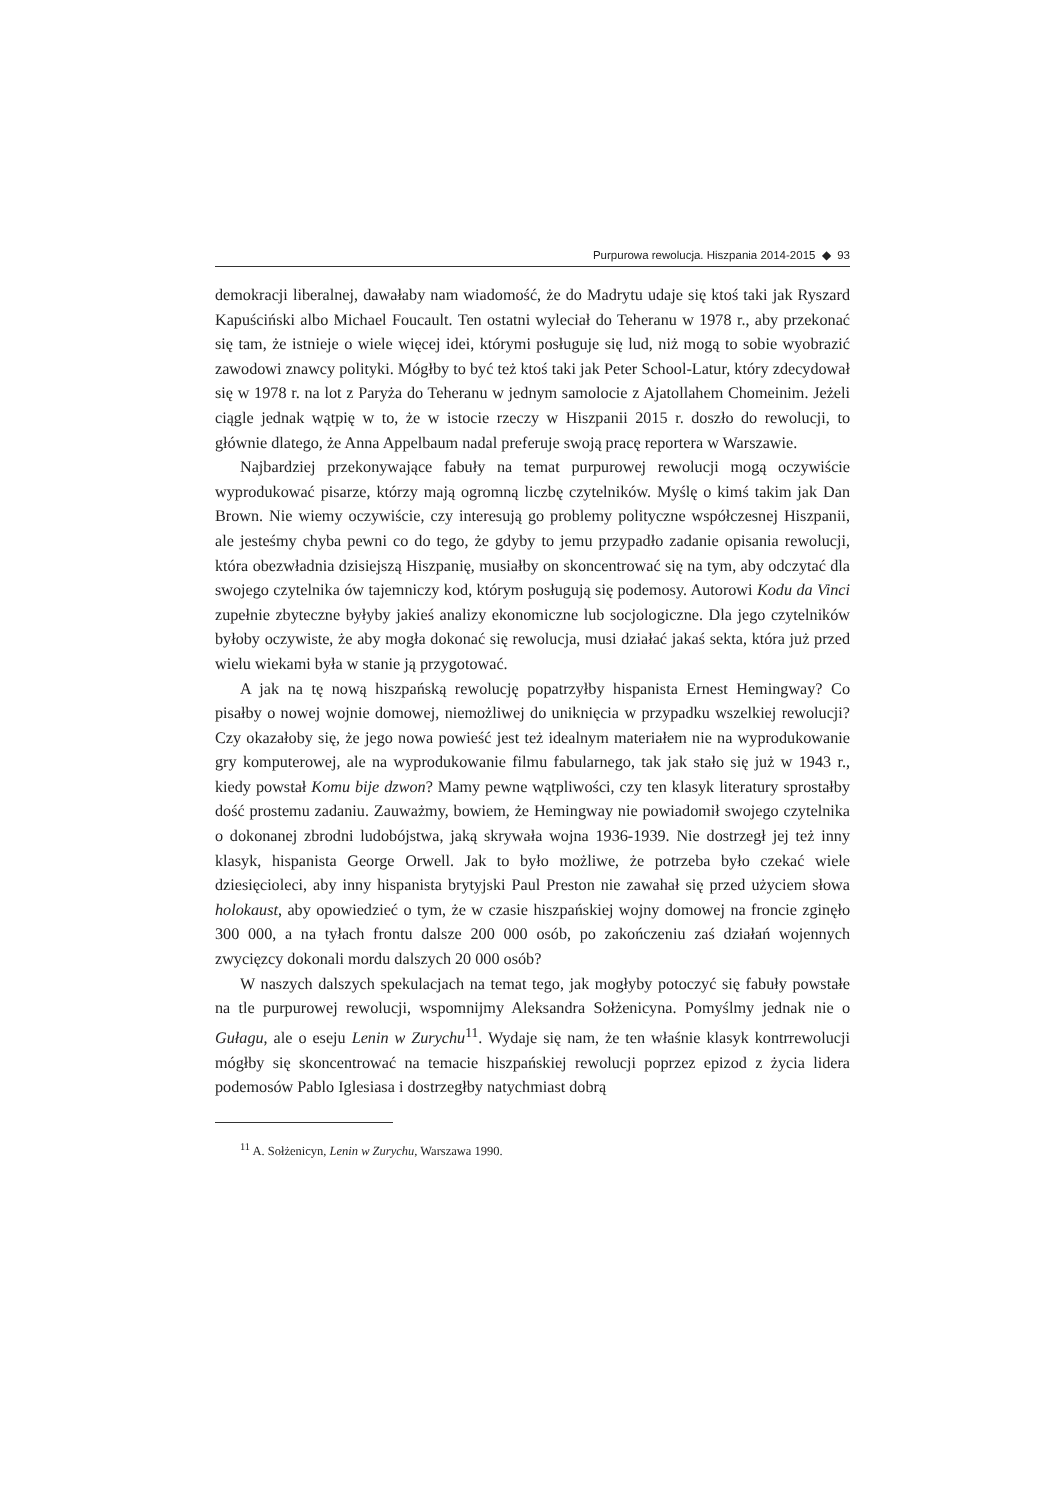Purpurowa rewolucja. Hiszpania 2014-2015 ◆ 93
demokracji liberalnej, dawałaby nam wiadomość, że do Madrytu udaje się ktoś taki jak Ryszard Kapuściński albo Michael Foucault. Ten ostatni wyleciał do Teheranu w 1978 r., aby przekonać się tam, że istnieje o wiele więcej idei, którymi posługuje się lud, niż mogą to sobie wyobrazić zawodowi znawcy polityki. Mógłby to być też ktoś taki jak Peter School-Latur, który zdecydował się w 1978 r. na lot z Paryża do Teheranu w jednym samolocie z Ajatollahem Chomeinim. Jeżeli ciągle jednak wątpię w to, że w istocie rzeczy w Hiszpanii 2015 r. doszło do rewolucji, to głównie dlatego, że Anna Appelbaum nadal preferuje swoją pracę reportera w Warszawie.
Najbardziej przekonywające fabuły na temat purpurowej rewolucji mogą oczywiście wyprodukować pisarze, którzy mają ogromną liczbę czytelników. Myślę o kimś takim jak Dan Brown. Nie wiemy oczywiście, czy interesują go problemy polityczne współczesnej Hiszpanii, ale jesteśmy chyba pewni co do tego, że gdyby to jemu przypadło zadanie opisania rewolucji, która obezwładnia dzisiejszą Hiszpanię, musiałby on skoncentrować się na tym, aby odczytać dla swojego czytelnika ów tajemniczy kod, którym posługują się podemosy. Autorowi Kodu da Vinci zupełnie zbyteczne byłyby jakieś analizy ekonomiczne lub socjologiczne. Dla jego czytelników byłoby oczywiste, że aby mogła dokonać się rewolucja, musi działać jakaś sekta, która już przed wielu wiekami była w stanie ją przygotować.
A jak na tę nową hiszpańską rewolucję popatrzyłby hispanista Ernest Hemingway? Co pisałby o nowej wojnie domowej, niemożliwej do uniknięcia w przypadku wszelkiej rewolucji? Czy okazałoby się, że jego nowa powieść jest też idealnym materiałem nie na wyprodukowanie gry komputerowej, ale na wyprodukowanie filmu fabularnego, tak jak stało się już w 1943 r., kiedy powstał Komu bije dzwon? Mamy pewne wątpliwości, czy ten klasyk literatury sprostałby dość prostemu zadaniu. Zauważmy, bowiem, że Hemingway nie powiadomił swojego czytelnika o dokonanej zbrodni ludobójstwa, jaką skrywała wojna 1936-1939. Nie dostrzegł jej też inny klasyk, hispanista George Orwell. Jak to było możliwe, że potrzeba było czekać wiele dziesięcioleci, aby inny hispanista brytyjski Paul Preston nie zawahał się przed użyciem słowa holokaust, aby opowiedzieć o tym, że w czasie hiszpańskiej wojny domowej na froncie zginęło 300 000, a na tyłach frontu dalsze 200 000 osób, po zakończeniu zaś działań wojennych zwycięzcy dokonali mordu dalszych 20 000 osób?
W naszych dalszych spekulacjach na temat tego, jak mogłyby potoczyć się fabuły powstałe na tle purpurowej rewolucji, wspomnijmy Aleksandra Sołżenicyna. Pomyślmy jednak nie o Gułagu, ale o eseju Lenin w Zurychu<sup>11</sup>. Wydaje się nam, że ten właśnie klasyk kontrrewolucji mógłby się skoncentrować na temacie hiszpańskiej rewolucji poprzez epizod z życia lidera podemosów Pablo Iglesiasa i dostrzegłby natychmiast dobrą
<sup>11</sup> A. Sołżenicyn, Lenin w Zurychu, Warszawa 1990.